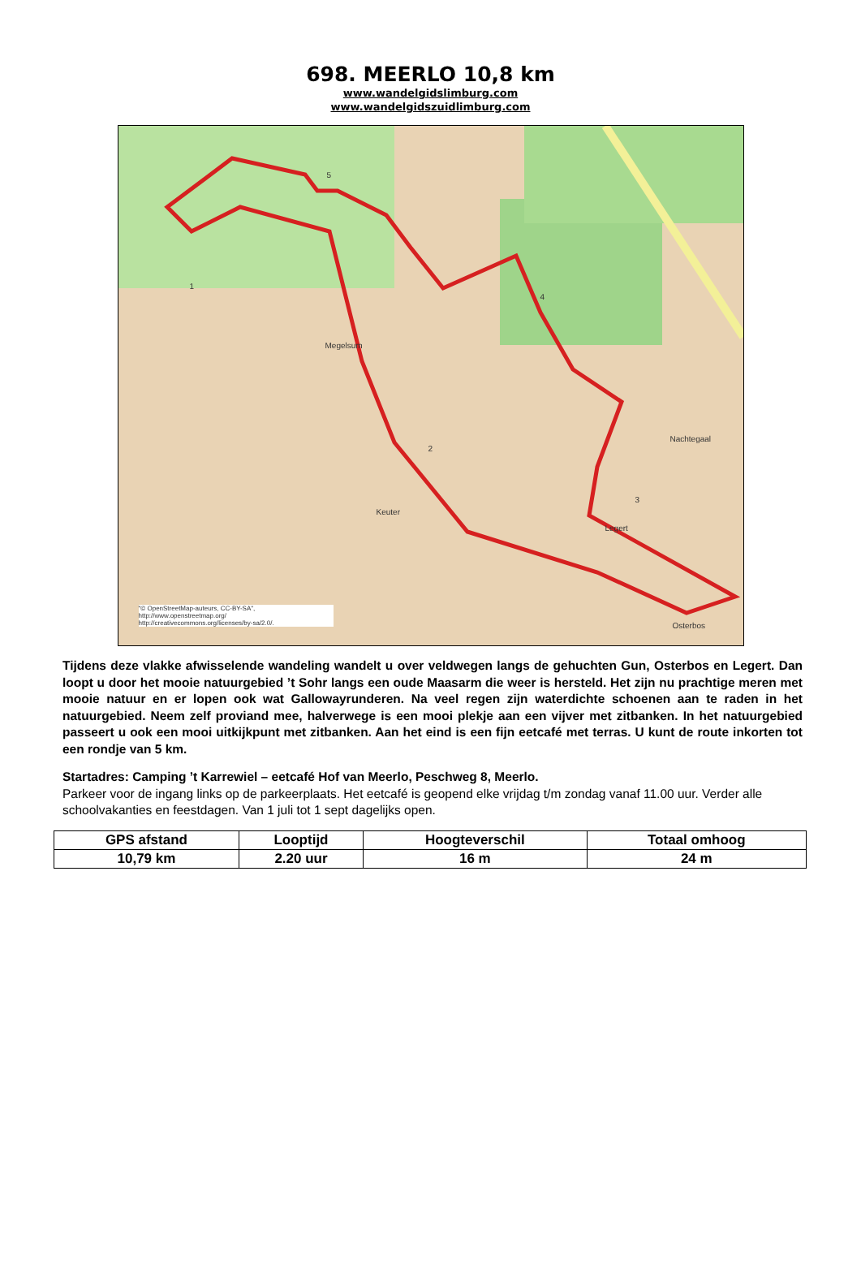698. MEERLO 10,8 km
www.wandelgidslimburg.com
www.wandelgidszuidlimburg.com
Megelsum
Keuter
Nachtegaal
Osterbos
Legert
1
2
3
4
5
"© OpenStreetMap-auteurs, CC-BY-SA", http://www.openstreetmap.org/ http://creativecommons.org/licenses/by-sa/2.0/.
Tijdens deze vlakke afwisselende wandeling wandelt u over veldwegen langs de gehuchten Gun, Osterbos en Legert. Dan loopt u door het mooie natuurgebied ’t Sohr langs een oude Maasarm die weer is hersteld. Het zijn nu prachtige meren met mooie natuur en er lopen ook wat Gallowayrunderen. Na veel regen zijn waterdichte schoenen aan te raden in het natuurgebied. Neem zelf proviand mee, halverwege is een mooi plekje aan een vijver met zitbanken. In het natuurgebied passeert u ook een mooi uitkijkpunt met zitbanken. Aan het eind is een fijn eetcafé met terras. U kunt de route inkorten tot een rondje van 5 km.
Startadres: Camping ’t Karrewiel – eetcafé Hof van Meerlo, Peschweg 8, Meerlo.
Parkeer voor de ingang links op de parkeerplaats. Het eetcafé is geopend elke vrijdag t/m zondag vanaf 11.00 uur. Verder alle schoolvakanties en feestdagen. Van 1 juli tot 1 sept dagelijks open.
| GPS afstand | Looptijd | Hoogteverschil | Totaal omhoog |
| --- | --- | --- | --- |
| 10,79 km | 2.20 uur | 16 m | 24 m |